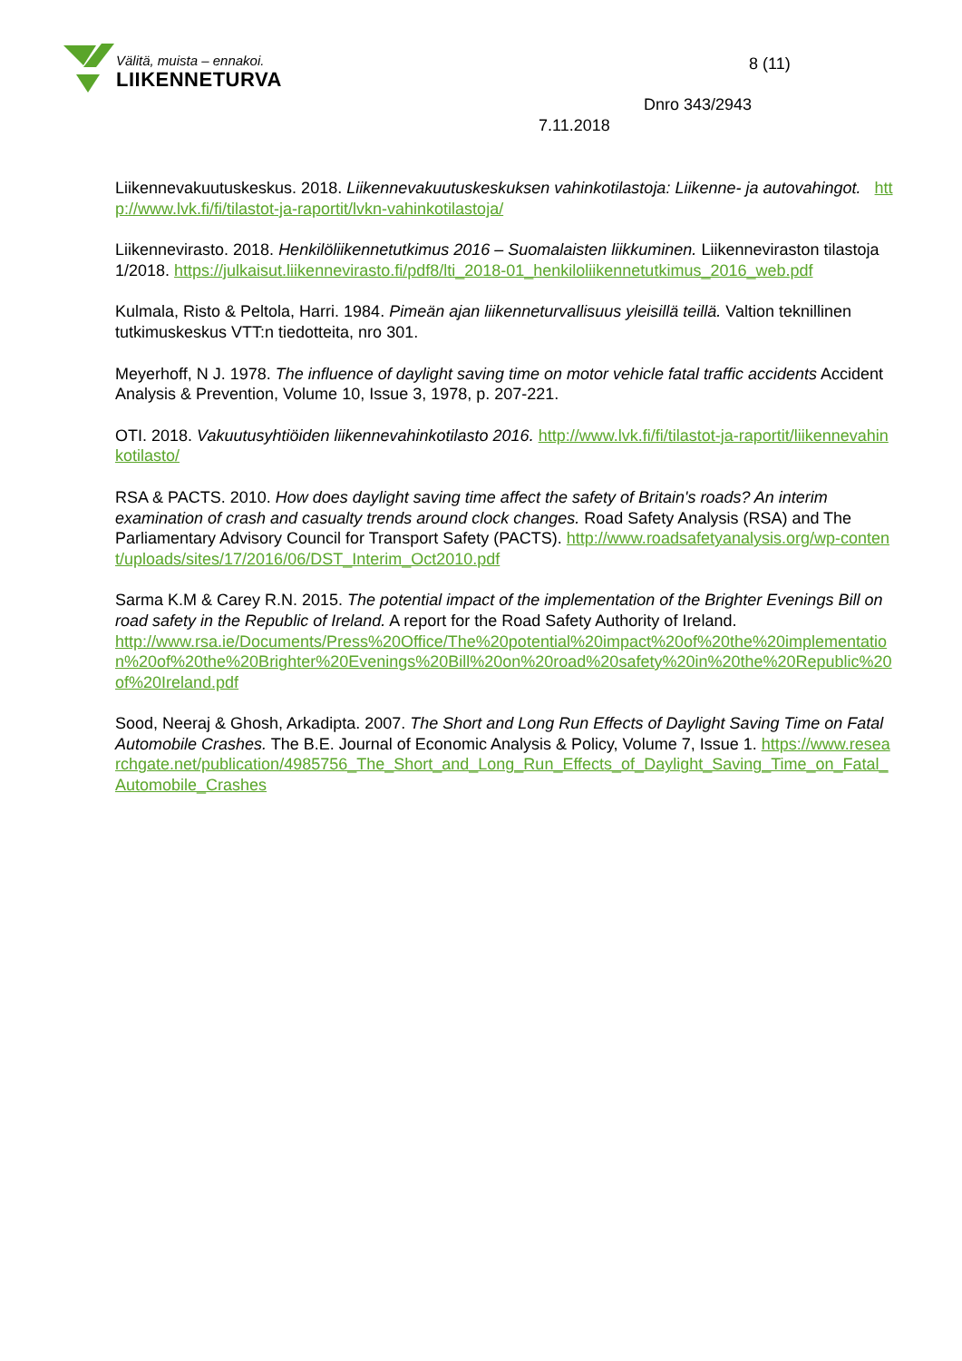Välitä, muista – ennakoi.
LIIKENNETURVA
8 (11)
Dnro 343/2943
7.11.2018
Liikennevakuutuskeskus. 2018. Liikennevakuutuskeskuksen vahinkotilastoja: Liikenne- ja autovahingot. http://www.lvk.fi/fi/tilastot-ja-raportit/lvkn-vahinkotilastoja/
Liikennevirasto. 2018. Henkilöliikennetutkimus 2016 – Suomalaisten liikkuminen. Liikenneviraston tilastoja 1/2018. https://julkaisut.liikennevirasto.fi/pdf8/lti_2018-01_henkiloliikennetutkimus_2016_web.pdf
Kulmala, Risto & Peltola, Harri. 1984. Pimeän ajan liikenneturvallisuus yleisillä teillä. Valtion teknillinen tutkimuskeskus VTT:n tiedotteita, nro 301.
Meyerhoff, N J. 1978. The influence of daylight saving time on motor vehicle fatal traffic accidents Accident Analysis & Prevention, Volume 10, Issue 3, 1978, p. 207-221.
OTI. 2018. Vakuutusyhtiöiden liikennevahinkotilasto 2016. http://www.lvk.fi/fi/tilastot-ja-raportit/liikennevahinkotilasto/
RSA & PACTS. 2010. How does daylight saving time affect the safety of Britain's roads? An interim examination of crash and casualty trends around clock changes. Road Safety Analysis (RSA) and The Parliamentary Advisory Council for Transport Safety (PACTS). http://www.roadsafetyanalysis.org/wp-content/uploads/sites/17/2016/06/DST_Interim_Oct2010.pdf
Sarma K.M & Carey R.N. 2015. The potential impact of the implementation of the Brighter Evenings Bill on road safety in the Republic of Ireland. A report for the Road Safety Authority of Ireland.
http://www.rsa.ie/Documents/Press%20Office/The%20potential%20impact%20of%20the%20implementation%20of%20the%20Brighter%20Evenings%20Bill%20on%20road%20safety%20in%20the%20Republic%20of%20Ireland.pdf
Sood, Neeraj & Ghosh, Arkadipta. 2007. The Short and Long Run Effects of Daylight Saving Time on Fatal Automobile Crashes. The B.E. Journal of Economic Analysis & Policy, Volume 7, Issue 1. https://www.researchgate.net/publication/4985756_The_Short_and_Long_Run_Effects_of_Daylight_Saving_Time_on_Fatal_Automobile_Crashes